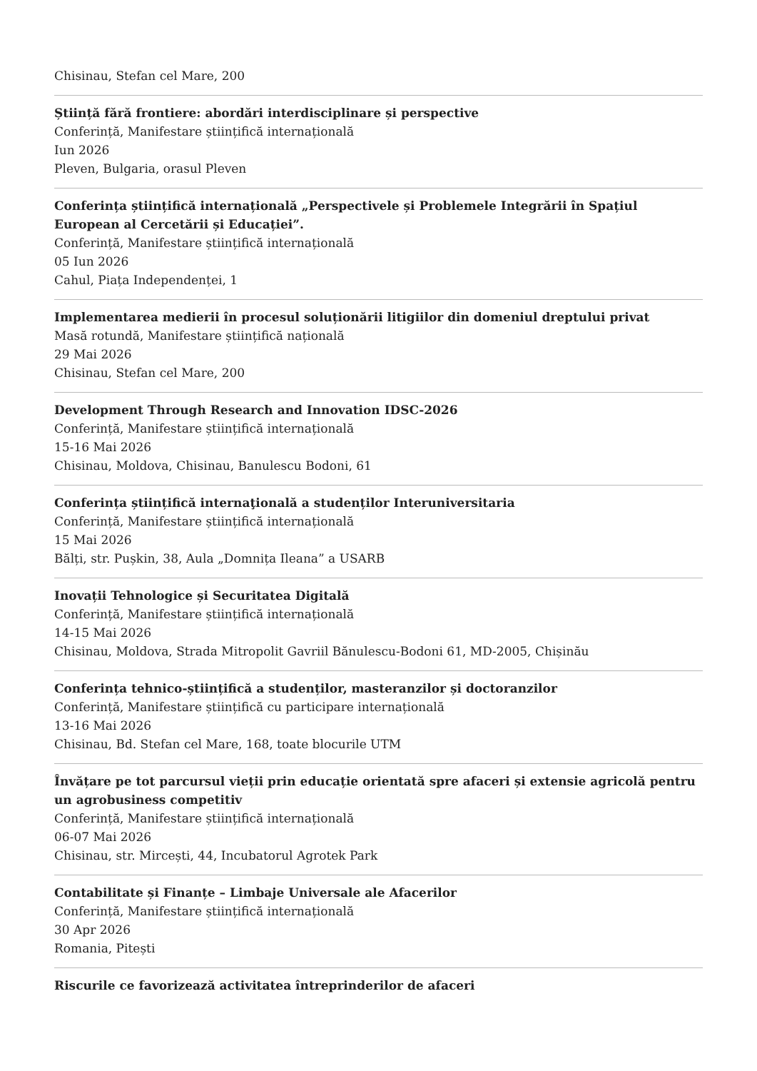Chisinau, Stefan cel Mare, 200
Știință fără frontiere: abordări interdisciplinare și perspective
Conferință, Manifestare științifică internațională
Iun 2026
Pleven, Bulgaria, orasul Pleven
Conferința științifică internațională „Perspectivele și Problemele Integrării în Spațiul European al Cercetării și Educației”.
Conferință, Manifestare științifică internațională
05 Iun 2026
Cahul, Piața Independenței, 1
Implementarea medierii în procesul soluționării litigiilor din domeniul dreptului privat
Masă rotundă, Manifestare științifică națională
29 Mai 2026
Chisinau, Stefan cel Mare, 200
Development Through Research and Innovation IDSC-2026
Conferință, Manifestare științifică internațională
15-16 Mai 2026
Chisinau, Moldova, Chisinau, Banulescu Bodoni, 61
Conferința științifică internaţională a studenților Interuniversitaria
Conferință, Manifestare științifică internațională
15 Mai 2026
Bălți, str. Pușkin, 38, Aula „Domnița Ileana” a USARB
Inovații Tehnologice și Securitatea Digitală
Conferință, Manifestare științifică internațională
14-15 Mai 2026
Chisinau, Moldova, Strada Mitropolit Gavriil Bănulescu-Bodoni 61, MD-2005, Chișinău
Conferința tehnico-științifică a studenților, masteranzilor și doctoranzilor
Conferință, Manifestare științifică cu participare internațională
13-16 Mai 2026
Chisinau, Bd. Stefan cel Mare, 168, toate blocurile UTM
Învățare pe tot parcursul vieții prin educație orientată spre afaceri și extensie agricolă pentru un agrobusiness competitiv
Conferință, Manifestare științifică internațională
06-07 Mai 2026
Chisinau, str. Mircești, 44, Incubatorul Agrotek Park
Contabilitate și Finanțe – Limbaje Universale ale Afacerilor
Conferință, Manifestare științifică internațională
30 Apr 2026
Romania, Pitești
Riscurile ce favorizează activitatea întreprinderilor de afaceri